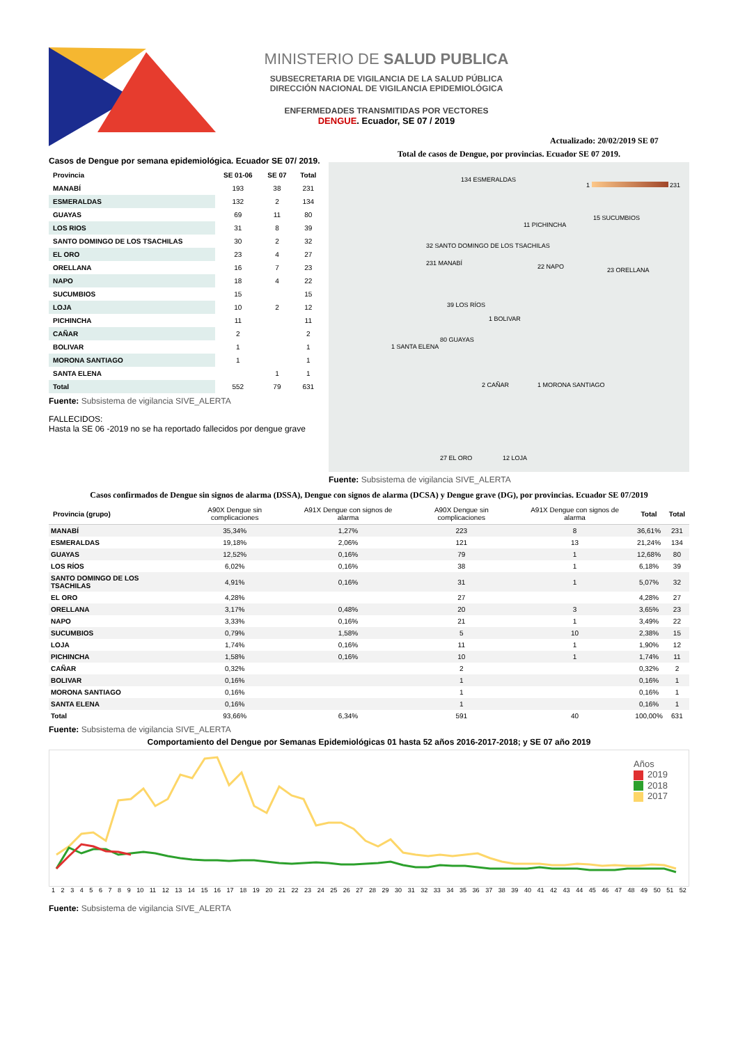MINISTERIO DE SALUD PUBLICA
SUBSECRETARIA DE VIGILANCIA DE LA SALUD PÚBLICA
DIRECCIÓN NACIONAL DE VIGILANCIA EPIDEMIOLÓGICA
ENFERMEDADES TRANSMITIDAS POR VECTORES
DENGUE. Ecuador, SE 07 / 2019
Actualizado: 20/02/2019 SE 07
Casos de Dengue por semana epidemiológica. Ecuador SE 07/ 2019.
| Provincia | SE 01-06 | SE 07 | Total |
| --- | --- | --- | --- |
| MANABÍ | 193 | 38 | 231 |
| ESMERALDAS | 132 | 2 | 134 |
| GUAYAS | 69 | 11 | 80 |
| LOS RIOS | 31 | 8 | 39 |
| SANTO DOMINGO DE LOS TSACHILAS | 30 | 2 | 32 |
| EL ORO | 23 | 4 | 27 |
| ORELLANA | 16 | 7 | 23 |
| NAPO | 18 | 4 | 22 |
| SUCUMBIOS | 15 | | 15 |
| LOJA | 10 | 2 | 12 |
| PICHINCHA | 11 | | 11 |
| CAÑAR | 2 | | 2 |
| BOLIVAR | 1 | | 1 |
| MORONA SANTIAGO | 1 | | 1 |
| SANTA ELENA | | 1 | 1 |
| Total | 552 | 79 | 631 |
Fuente: Subsistema de vigilancia SIVE_ALERTA
FALLECIDOS:
Hasta la SE 06 -2019 no se ha reportado fallecidos por dengue grave
Total de casos de Dengue, por provincias. Ecuador SE 07 2019.
1 231
134 ESMERALDAS
11 PICHINCHA
15 SUCUMBIOS
32 SANTO DOMINGO DE LOS TSACHILAS
231 MANABÍ 22 NAPO 23 ORELLANA
39 LOS RÍOS
1 BOLIVAR
1 SANTA ELENA
80 GUAYAS
2 CAÑAR 1 MORONA SANTIAGO
27 EL ORO 12 LOJA
Fuente: Subsistema de vigilancia SIVE_ALERTA
Casos confirmados de Dengue sin signos de alarma (DSSA), Dengue con signos de alarma (DCSA) y Dengue grave (DG), por provincias. Ecuador SE 07/2019
| Provincia (grupo) | A90X Dengue sin complicaciones | A91X Dengue con signos de alarma | A90X Dengue sin complicaciones | A91X Dengue con signos de alarma | Total | Total |
| --- | --- | --- | --- | --- | --- | --- |
| MANABÍ | 35,34% | 1,27% | 223 | 8 | 36,61% | 231 |
| ESMERALDAS | 19,18% | 2,06% | 121 | 13 | 21,24% | 134 |
| GUAYAS | 12,52% | 0,16% | 79 | 1 | 12,68% | 80 |
| LOS RÍOS | 6,02% | 0,16% | 38 | 1 | 6,18% | 39 |
| SANTO DOMINGO DE LOS TSACHILAS | 4,91% | 0,16% | 31 | 1 | 5,07% | 32 |
| EL ORO | 4,28% | | 27 | | 4,28% | 27 |
| ORELLANA | 3,17% | 0,48% | 20 | 3 | 3,65% | 23 |
| NAPO | 3,33% | 0,16% | 21 | 1 | 3,49% | 22 |
| SUCUMBIOS | 0,79% | 1,58% | 5 | 10 | 2,38% | 15 |
| LOJA | 1,74% | 0,16% | 11 | 1 | 1,90% | 12 |
| PICHINCHA | 1,58% | 0,16% | 10 | 1 | 1,74% | 11 |
| CAÑAR | 0,32% | | 2 | | 0,32% | 2 |
| BOLIVAR | 0,16% | | 1 | | 0,16% | 1 |
| MORONA SANTIAGO | 0,16% | | 1 | | 0,16% | 1 |
| SANTA ELENA | 0,16% | | 1 | | 0,16% | 1 |
| Total | 93,66% | 6,34% | 591 | 40 | 100,00% | 631 |
Fuente: Subsistema de vigilancia SIVE_ALERTA
Comportamiento del Dengue por Semanas Epidemiológicas 01 hasta 52 años 2016-2017-2018; y SE 07 año 2019
Años
2019
2018
2017
1 2 3 4 5 6 7 8 9 10 11 12 13 14 15 16 17 18 19 20 21 22 23 24 25 26 27 28 29 30 31 32 33 34 35 36 37 38 39 40 41 42 43 44 45 46 47 48 49 50 51 52
Fuente: Subsistema de vigilancia SIVE_ALERTA